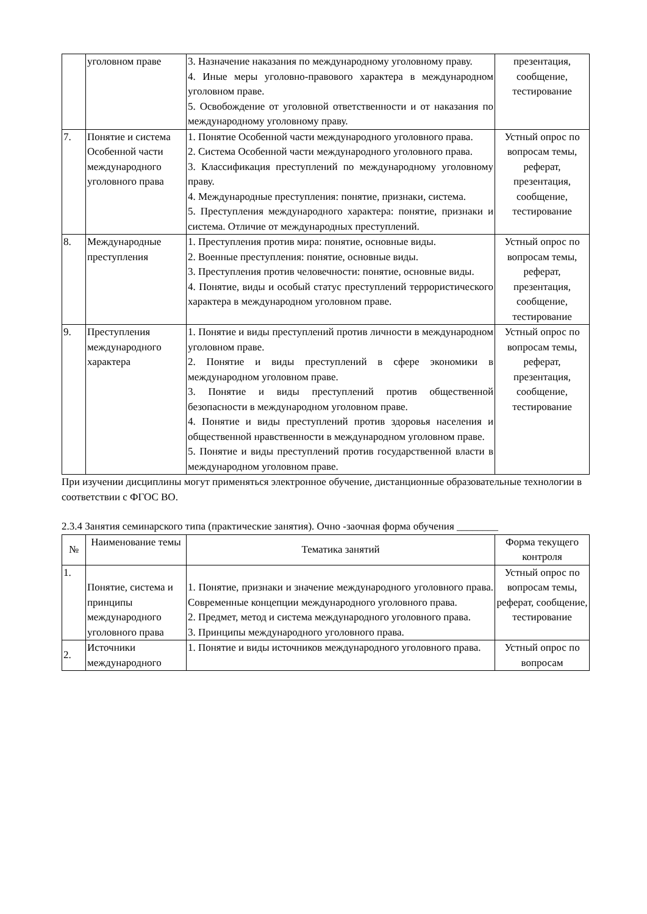| | уголовном праве | 3. Назначение наказания по международному уголовному праву. 4. Иные меры уголовно-правового характера в международном уголовном праве. 5. Освобождение от уголовной ответственности и от наказания по международному уголовному праву. | презентация, сообщение, тестирование |
| 7. | Понятие и система Особенной части международного уголовного права | 1. Понятие Особенной части международного уголовного права. 2. Система Особенной части международного уголовного права. 3. Классификация преступлений по международному уголовному праву. 4. Международные преступления: понятие, признаки, система. 5. Преступления международного характера: понятие, признаки и система. Отличие от международных преступлений. | Устный опрос по вопросам темы, реферат, презентация, сообщение, тестирование |
| 8. | Международные преступления | 1. Преступления против мира: понятие, основные виды. 2. Военные преступления: понятие, основные виды. 3. Преступления против человечности: понятие, основные виды. 4. Понятие, виды и особый статус преступлений террористического характера в международном уголовном праве. | Устный опрос по вопросам темы, реферат, презентация, сообщение, тестирование |
| 9. | Преступления международного характера | 1. Понятие и виды преступлений против личности в международном уголовном праве. 2. Понятие и виды преступлений в сфере экономики в международном уголовном праве. 3. Понятие и виды преступлений против общественной безопасности в международном уголовном праве. 4. Понятие и виды преступлений против здоровья населения и общественной нравственности в международном уголовном праве. 5. Понятие и виды преступлений против государственной власти в международном уголовном праве. | Устный опрос по вопросам темы, реферат, презентация, сообщение, тестирование |
При изучении дисциплины могут применяться электронное обучение, дистанционные образовательные технологии в соответствии с ФГОС ВО.
2.3.4 Занятия семинарского типа (практические занятия). Очно -заочная форма обучения ________
| № | Наименование темы | Тематика занятий | Форма текущего контроля |
| --- | --- | --- | --- |
| 1. | Понятие, система и принципы международного уголовного права | 1. Понятие, признаки и значение международного уголовного права. Современные концепции международного уголовного права. 2. Предмет, метод и система международного уголовного права. 3. Принципы международного уголовного права. | Устный опрос по вопросам темы, реферат, сообщение, тестирование |
| 2. | Источники международного | 1. Понятие и виды источников международного уголовного права. | Устный опрос по вопросам |